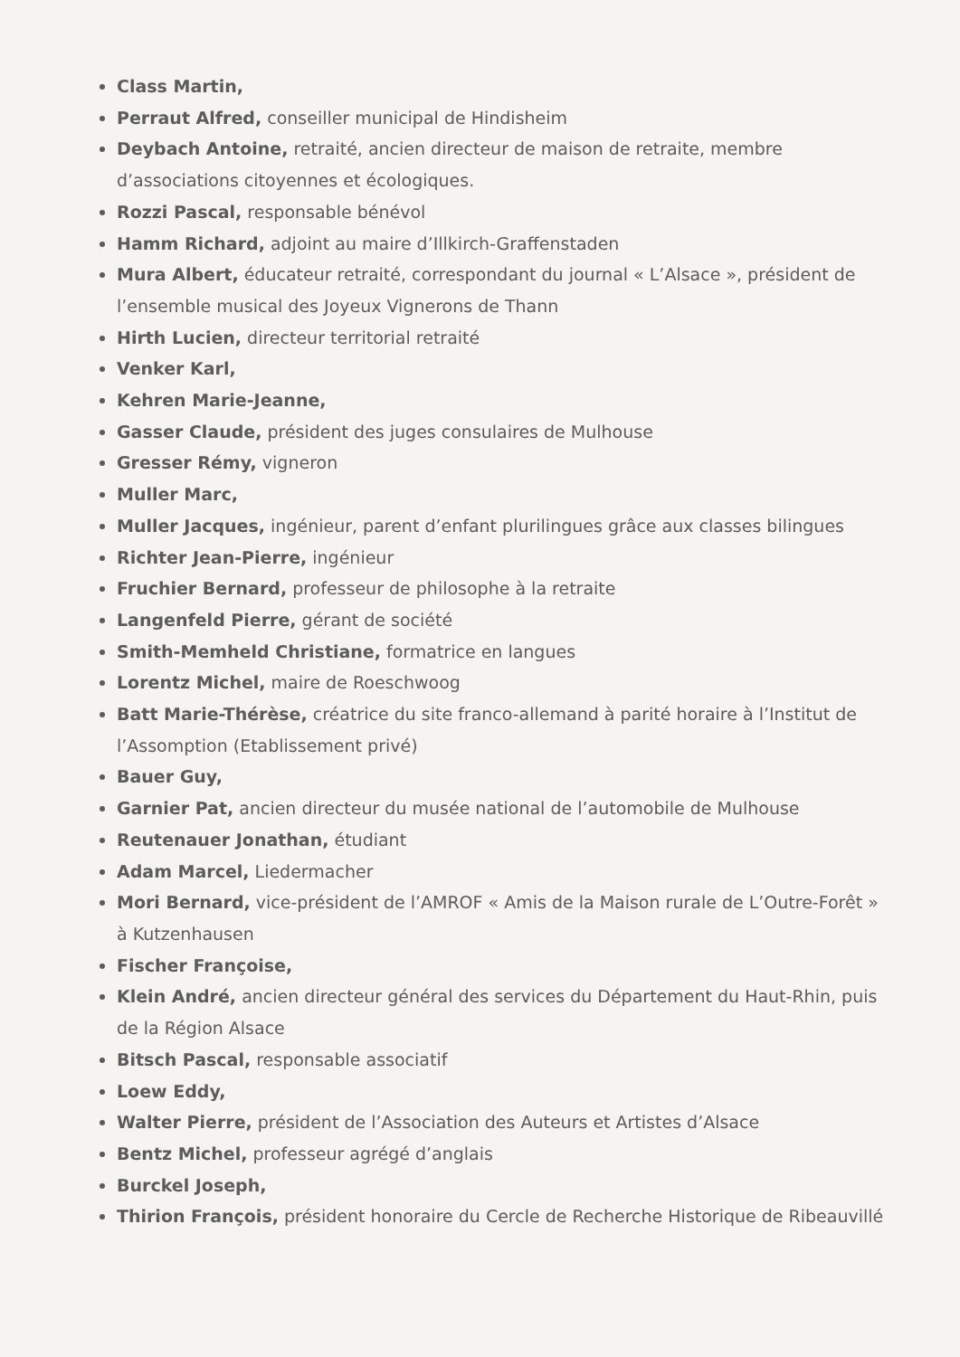Class Martin,
Perraut Alfred, conseiller municipal de Hindisheim
Deybach Antoine, retraité, ancien directeur de maison de retraite, membre d’associations citoyennes et écologiques.
Rozzi Pascal, responsable bénévol
Hamm Richard, adjoint au maire d’Illkirch-Graffenstaden
Mura Albert, éducateur retraité, correspondant du journal « L’Alsace », président de l’ensemble musical des Joyeux Vignerons de Thann
Hirth Lucien, directeur territorial retraité
Venker Karl,
Kehren Marie-Jeanne,
Gasser Claude, président des juges consulaires de Mulhouse
Gresser Rémy, vigneron
Muller Marc,
Muller Jacques, ingénieur, parent d’enfant plurilingues grâce aux classes bilingues
Richter Jean-Pierre, ingénieur
Fruchier Bernard, professeur de philosophe à la retraite
Langenfeld Pierre, gérant de société
Smith-Memheld Christiane, formatrice en langues
Lorentz Michel, maire de Roeschwoog
Batt Marie-Thérèse, créatrice du site franco-allemand à parité horaire à l’Institut de l’Assomption (Etablissement privé)
Bauer Guy,
Garnier Pat, ancien directeur du musée national de l’automobile de Mulhouse
Reutenauer Jonathan, étudiant
Adam Marcel, Liedermacher
Mori Bernard, vice-président de l’AMROF « Amis de la Maison rurale de L’Outre-Forêt » à Kutzenhausen
Fischer Françoise,
Klein André, ancien directeur général des services du Département du Haut-Rhin, puis de la Région Alsace
Bitsch Pascal, responsable associatif
Loew Eddy,
Walter Pierre, président de l’Association des Auteurs et Artistes d’Alsace
Bentz Michel, professeur agrégé d’anglais
Burckel Joseph,
Thirion François, président honoraire du Cercle de Recherche Historique de Ribeauvillé